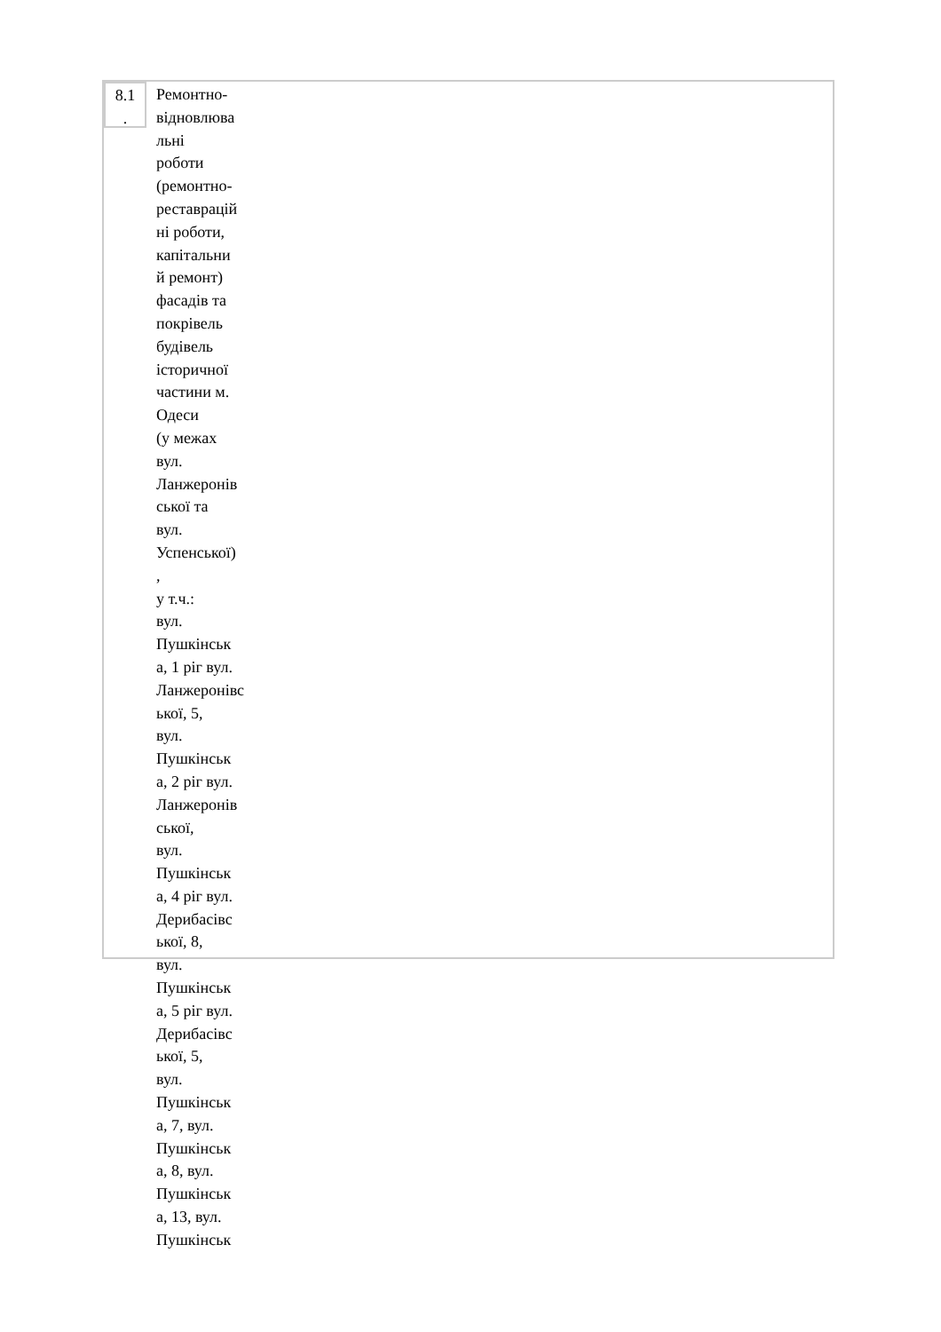8.1
.
Ремонтно-
відновлюва
льні
роботи
(ремонтно-
реставрацій
ні роботи,
капітальни
й ремонт)
фасадів та
покрівель
будівель
історичної
частини м.
Одеси
(у межах
вул.
Ланжеронів
ської та
вул.
Успенської)
,
у т.ч.:
вул.
Пушкінськ
а, 1 ріг вул.
Ланжеронівс
ької, 5,
вул.
Пушкінськ
а, 2 ріг вул.
Ланжеронів
ської,
вул.
Пушкінськ
а, 4 ріг вул.
Дерибасівс
ької, 8,
вул.
Пушкінськ
а, 5 ріг вул.
Дерибасівс
ької, 5,
вул.
Пушкінськ
а, 7, вул.
Пушкінськ
а, 8, вул.
Пушкінськ
а, 13, вул.
Пушкінськ